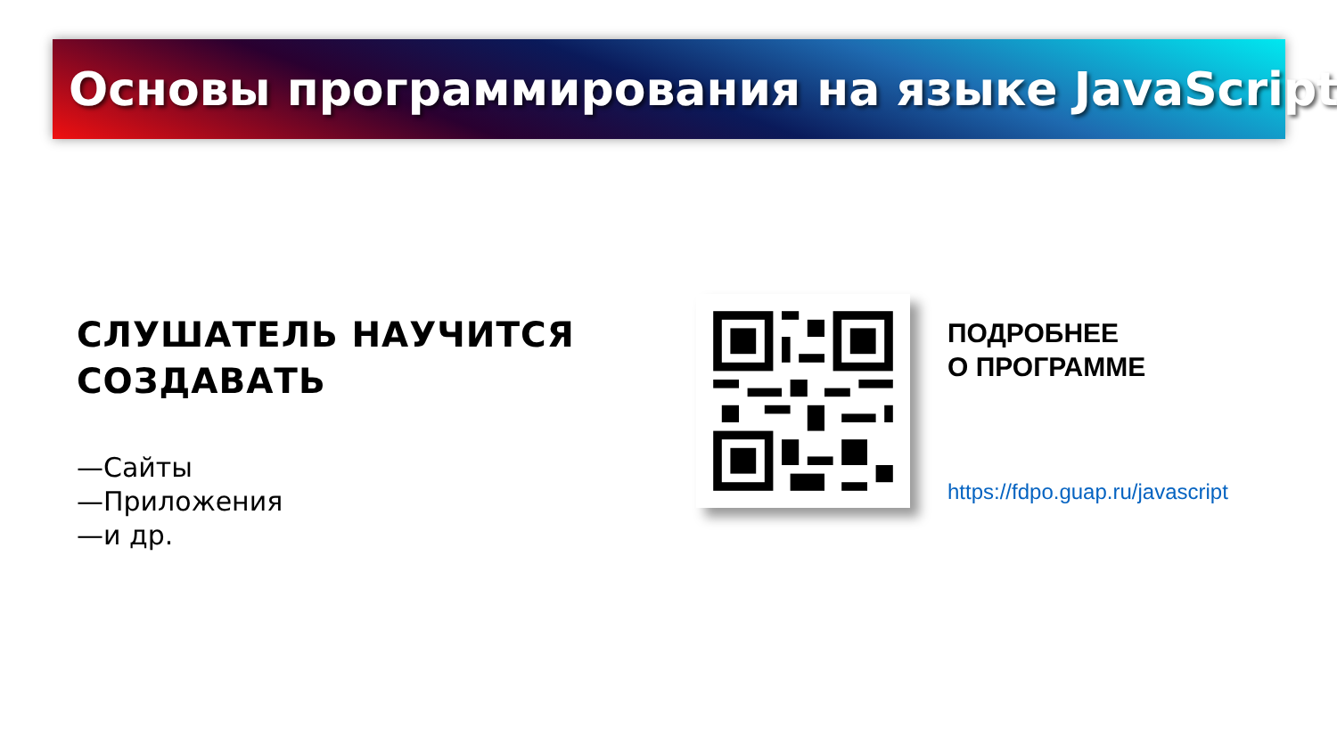Основы программирования на языке JavaScript
СЛУШАТЕЛЬ НАУЧИТСЯ
СОЗДАВАТЬ
—Сайты
—Приложения
—и др.
ПОДРОБНЕЕ
О ПРОГРАММЕ
https://fdpo.guap.ru/javascript